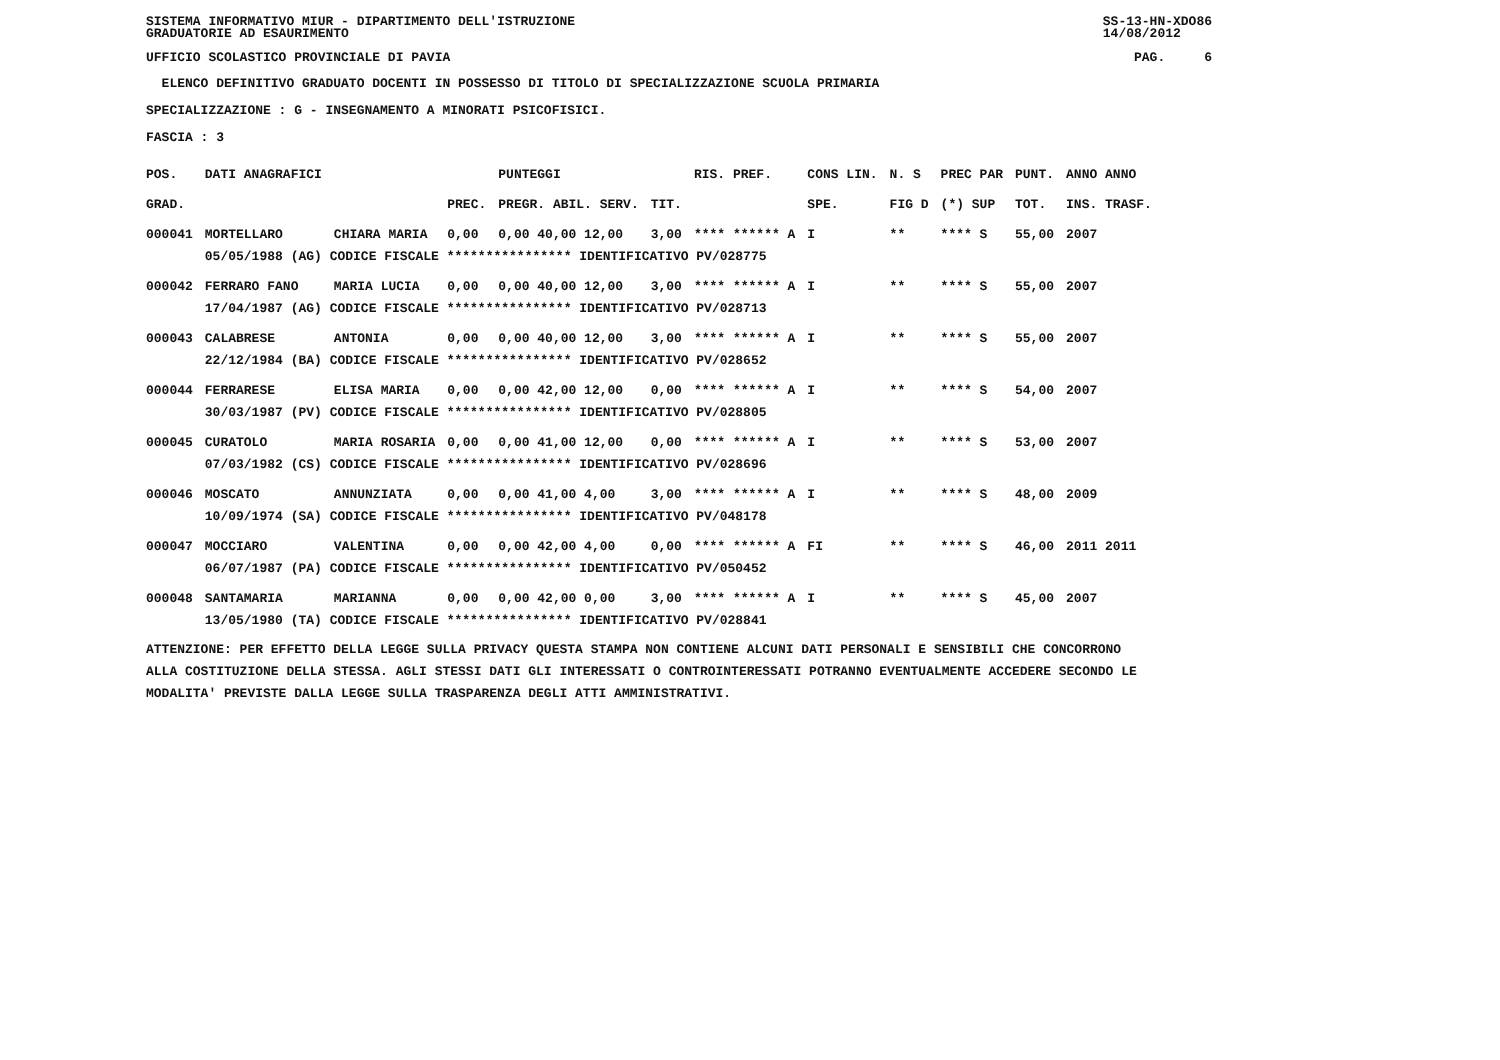SISTEMA INFORMATIVO MIUR - DIPARTIMENTO DELL'ISTRUZIONE
GRADUATORIE AD ESAURIMENTO SS-13-HN-XDO86
14/08/2012
UFFICIO SCOLASTICO PROVINCIALE DI PAVIA PAG. 6
ELENCO DEFINITIVO GRADUATO DOCENTI IN POSSESSO DI TITOLO DI SPECIALIZZAZIONE SCUOLA PRIMARIA
SPECIALIZZAZIONE : G - INSEGNAMENTO A MINORATI PSICOFISICI.
FASCIA : 3
| POS. | DATI ANAGRAFICI | | | PUNTEGGI | | RIS. PREF. | CONS LIN. | N. S | PREC PAR | PUNT. | ANNO ANNO |
| --- | --- | --- | --- | --- | --- | --- | --- | --- | --- | --- | --- |
| GRAD. | | | PREC. | PREGR. ABIL. SERV. | TIT. | | SPE. | FIG D | (*) SUP | TOT. | INS. TRASF. |
| 000041 | MORTELLARO | CHIARA MARIA | 0,00 | 0,00 40,00 12,00 | 3,00 | **** ****** A | I | ** | **** S | 55,00 | 2007 |
| | 05/05/1988 (AG) CODICE FISCALE **************** IDENTIFICATIVO PV/028775 | | | | | | | | | | |
| 000042 | FERRARO FANO | MARIA LUCIA | 0,00 | 0,00 40,00 12,00 | 3,00 | **** ****** A | I | ** | **** S | 55,00 | 2007 |
| | 17/04/1987 (AG) CODICE FISCALE **************** IDENTIFICATIVO PV/028713 | | | | | | | | | | |
| 000043 | CALABRESE | ANTONIA | 0,00 | 0,00 40,00 12,00 | 3,00 | **** ****** A | I | ** | **** S | 55,00 | 2007 |
| | 22/12/1984 (BA) CODICE FISCALE **************** IDENTIFICATIVO PV/028652 | | | | | | | | | | |
| 000044 | FERRARESE | ELISA MARIA | 0,00 | 0,00 42,00 12,00 | 0,00 | **** ****** A | I | ** | **** S | 54,00 | 2007 |
| | 30/03/1987 (PV) CODICE FISCALE **************** IDENTIFICATIVO PV/028805 | | | | | | | | | | |
| 000045 | CURATOLO | MARIA ROSARIA | 0,00 | 0,00 41,00 12,00 | 0,00 | **** ****** A | I | ** | **** S | 53,00 | 2007 |
| | 07/03/1982 (CS) CODICE FISCALE **************** IDENTIFICATIVO PV/028696 | | | | | | | | | | |
| 000046 | MOSCATO | ANNUNZIATA | 0,00 | 0,00 41,00 4,00 | 3,00 | **** ****** A | I | ** | **** S | 48,00 | 2009 |
| | 10/09/1974 (SA) CODICE FISCALE **************** IDENTIFICATIVO PV/048178 | | | | | | | | | | |
| 000047 | MOCCIARO | VALENTINA | 0,00 | 0,00 42,00 4,00 | 0,00 | **** ****** A | FI | ** | **** S | 46,00 | 2011 2011 |
| | 06/07/1987 (PA) CODICE FISCALE **************** IDENTIFICATIVO PV/050452 | | | | | | | | | | |
| 000048 | SANTAMARIA | MARIANNA | 0,00 | 0,00 42,00 0,00 | 3,00 | **** ****** A | I | ** | **** S | 45,00 | 2007 |
| | 13/05/1980 (TA) CODICE FISCALE **************** IDENTIFICATIVO PV/028841 | | | | | | | | | | |
ATTENZIONE: PER EFFETTO DELLA LEGGE SULLA PRIVACY QUESTA STAMPA NON CONTIENE ALCUNI DATI PERSONALI E SENSIBILI CHE CONCORRONO
ALLA COSTITUZIONE DELLA STESSA. AGLI STESSI DATI GLI INTERESSATI O CONTROINTERESSATI POTRANNO EVENTUALMENTE ACCEDERE SECONDO LE
MODALITA' PREVISTE DALLA LEGGE SULLA TRASPARENZA DEGLI ATTI AMMINISTRATIVI.